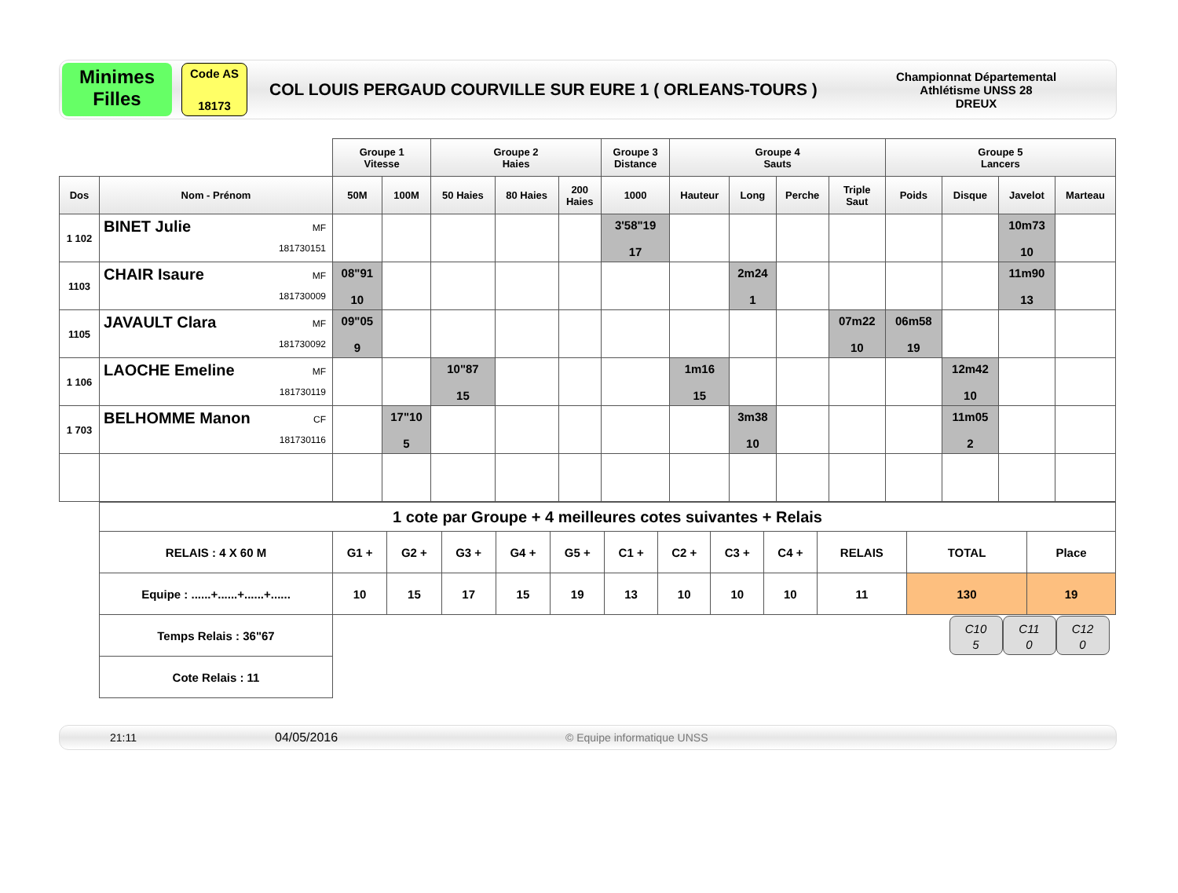Minimes
Filles
Code AS
18173
COL LOUIS PERGAUD COURVILLE SUR EURE 1 ( ORLEANS-TOURS )
Championnat Départemental
Athlétisme UNSS 28
DREUX
| | | Groupe 1 Vitesse | | Groupe 2 Haies | | | Groupe 3 Distance | Groupe 4 Sauts | | | | Groupe 5 Lancers | | | |
| Dos | Nom - Prénom | 50M | 100M | 50 Haies | 80 Haies | 200 Haies | 1000 | Hauteur | Long | Perche | Triple Saut | Poids | Disque | Javelot | Marteau |
| 1 102 | MF 181730151 BINET Julie | | | | | | 3'58"19 17 | | | | | | | 10m73 10 | |
| 1103 | MF 181730009 CHAIR Isaure | 08"91 10 | | | | | | | 2m24 1 | | | | | 11m90 13 | |
| 1105 | MF 181730092 JAVAULT Clara | 09"05 9 | | | | | | | | | 07m22 10 | 06m58 19 | | | |
| 1 106 | MF 181730119 LAOCHE Emeline | | | 10"87 15 | | | | 1m16 15 | | | | | 12m42 10 | | |
| 1 703 | CF 181730116 BELHOMME Manon | | 17"10 5 | | | | | | 3m38 10 | | | | 11m05 2 | | |
| 1 cote par Groupe + 4 meilleures cotes suivantes + Relais | | | | | | | | | | | | |
| RELAIS : 4 X 60 M | G1 + | G2 + | G3 + | G4 + | G5 + | C1 + | C2 + | C3 + | C4 + | RELAIS | TOTAL | Place |
| Equipe : ......+......+......+...... | 10 | 15 | 17 | 15 | 19 | 13 | 10 | 10 | 10 | 11 | 130 | 19 |
| Temps Relais : 36"67 | C10 5 C11 0 C12 0 | | | | | | | | | | | |
| Cote Relais : 11 | | | | | | | | | | | | |
21:11 04/05/2016 © Equipe informatique UNSS